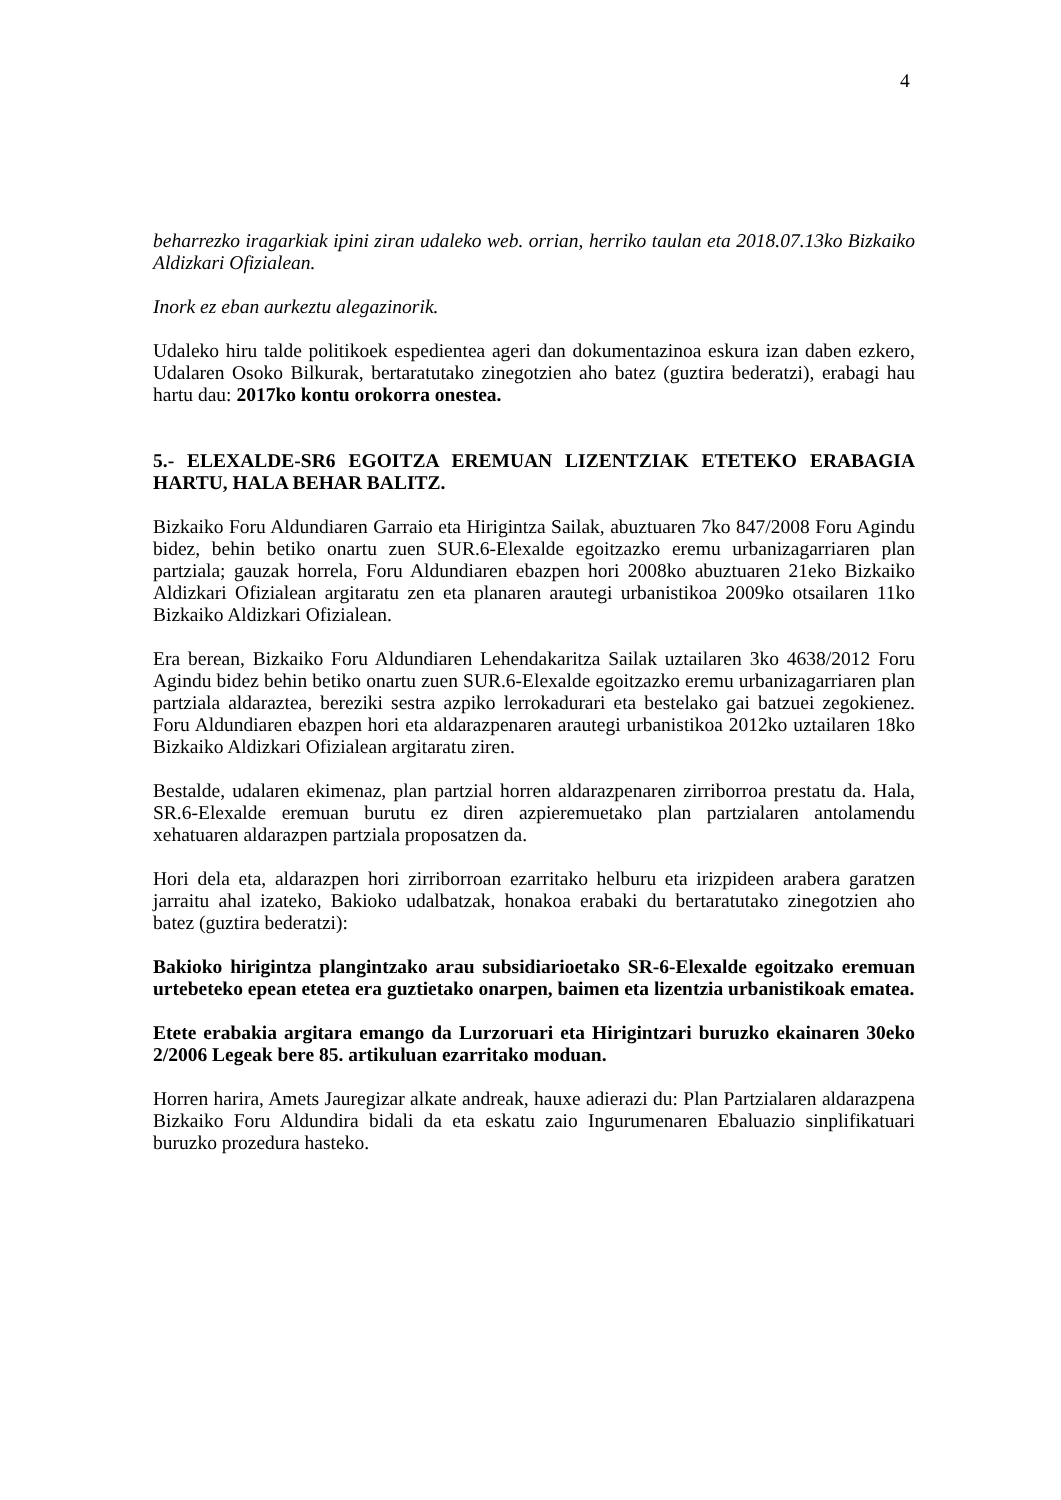4
beharrezko iragarkiak ipini ziran udaleko web. orrian, herriko taulan eta 2018.07.13ko Bizkaiko Aldizkari Ofizialean.
Inork ez eban aurkeztu alegazinorik.
Udaleko hiru talde politikoek espedientea ageri dan dokumentazinoa eskura izan daben ezkero, Udalaren Osoko Bilkurak, bertaratutako zinegotzien aho batez (guztira bederatzi), erabagi hau hartu dau: 2017ko kontu orokorra onestea.
5.- ELEXALDE-SR6 EGOITZA EREMUAN LIZENTZIAK ETETEKO ERABAGIA HARTU, HALA BEHAR BALITZ.
Bizkaiko Foru Aldundiaren Garraio eta Hirigintza Sailak, abuztuaren 7ko 847/2008 Foru Agindu bidez, behin betiko onartu zuen SUR.6-Elexalde egoitzazko eremu urbanizagarriaren plan partziala; gauzak horrela, Foru Aldundiaren ebazpen hori 2008ko abuztuaren 21eko Bizkaiko Aldizkari Ofizialean argitaratu zen eta planaren arautegi urbanistikoa 2009ko otsailaren 11ko Bizkaiko Aldizkari Ofizialean.
Era berean, Bizkaiko Foru Aldundiaren Lehendakaritza Sailak uztailaren 3ko 4638/2012 Foru Agindu bidez behin betiko onartu zuen SUR.6-Elexalde egoitzazko eremu urbanizagarriaren plan partziala aldaraztea, bereziki sestra azpiko lerrokadurari eta bestelako gai batzuei zegokienez. Foru Aldundiaren ebazpen hori eta aldarazpenaren arautegi urbanistikoa 2012ko uztailaren 18ko Bizkaiko Aldizkari Ofizialean argitaratu ziren.
Bestalde, udalaren ekimenaz, plan partzial horren aldarazpenaren zirriborroa prestatu da. Hala, SR.6-Elexalde eremuan burutu ez diren azpieremuetako plan partzialaren antolamendu xehatuaren aldarazpen partziala proposatzen da.
Hori dela eta, aldarazpen hori zirriborroan ezarritako helburu eta irizpideen arabera garatzen jarraitu ahal izateko, Bakioko udalbatzak, honakoa erabaki du bertaratutako zinegotzien aho batez (guztira bederatzi):
Bakioko hirigintza plangintzako arau subsidiarioetako SR-6-Elexalde egoitzako eremuan urtebeteko epean etetea era guztietako onarpen, baimen eta lizentzia urbanistikoak ematea.
Etete erabakia argitara emango da Lurzoruari eta Hirigintzari buruzko ekainaren 30eko 2/2006 Legeak bere 85. artikuluan ezarritako moduan.
Horren harira, Amets Jauregizar alkate andreak, hauxe adierazi du: Plan Partzialaren aldarazpena Bizkaiko Foru Aldundira bidali da eta eskatu zaio Ingurumenaren Ebaluazio sinplifikatuari buruzko prozedura hasteko.